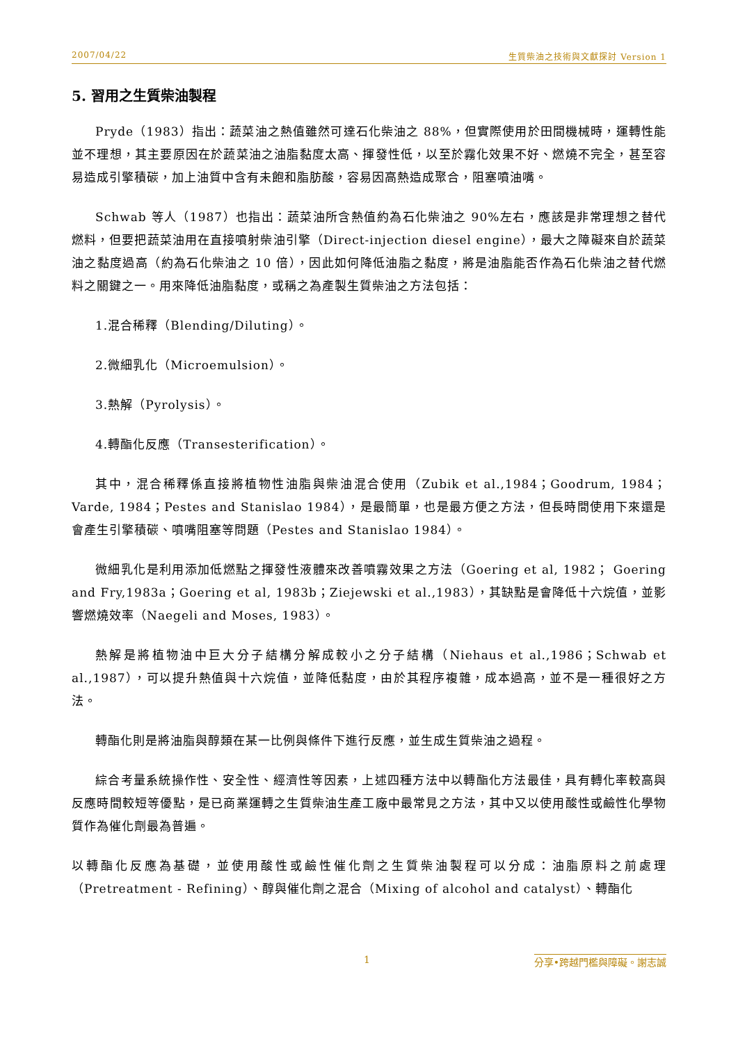2007/04/22 生質柴油之技術與文獻探討 Version 1
5. 習用之生質柴油製程
Pryde（1983）指出：蔬菜油之熱值雖然可達石化柴油之 88%，但實際使用於田間機械時，運轉性能並不理想，其主要原因在於蔬菜油之油脂黏度太高、揮發性低，以至於霧化效果不好、燃燒不完全，甚至容易造成引擎積碳，加上油質中含有未飽和脂肪酸，容易因高熱造成聚合，阻塞噴油嘴。
Schwab 等人（1987）也指出：蔬菜油所含熱值約為石化柴油之 90%左右，應該是非常理想之替代燃料，但要把蔬菜油用在直接噴射柴油引擎（Direct-injection diesel engine），最大之障礙來自於蔬菜油之黏度過高（約為石化柴油之 10 倍），因此如何降低油脂之黏度，將是油脂能否作為石化柴油之替代燃料之關鍵之一。用來降低油脂黏度，或稱之為產製生質柴油之方法包括：
1.混合稀釋（Blending/Diluting）。
2.微細乳化（Microemulsion）。
3.熱解（Pyrolysis）。
4.轉酯化反應（Transesterification）。
其中，混合稀釋係直接將植物性油脂與柴油混合使用（Zubik et al.,1984；Goodrum, 1984；Varde, 1984；Pestes and Stanislao 1984），是最簡單，也是最方便之方法，但長時間使用下來還是會產生引擎積碳、噴嘴阻塞等問題（Pestes and Stanislao 1984）。
微細乳化是利用添加低燃點之揮發性液體來改善噴霧效果之方法（Goering et al, 1982； Goering and Fry,1983a；Goering et al, 1983b；Ziejewski et al.,1983），其缺點是會降低十六烷值，並影響燃燒效率（Naegeli and Moses, 1983）。
熱解是將植物油中巨大分子結構分解成較小之分子結構（Niehaus et al.,1986；Schwab et al.,1987），可以提升熱值與十六烷值，並降低黏度，由於其程序複雜，成本過高，並不是一種很好之方法。
轉酯化則是將油脂與醇類在某一比例與條件下進行反應，並生成生質柴油之過程。
綜合考量系統操作性、安全性、經濟性等因素，上述四種方法中以轉酯化方法最佳，具有轉化率較高與反應時間較短等優點，是已商業運轉之生質柴油生產工廠中最常見之方法，其中又以使用酸性或鹼性化學物質作為催化劑最為普遍。
以轉酯化反應為基礎，並使用酸性或鹼性催化劑之生質柴油製程可以分成：油脂原料之前處理（Pretreatment - Refining）、醇與催化劑之混合（Mixing of alcohol and catalyst）、轉酯化
1 分享•跨越門檻與障礙。謝志誠